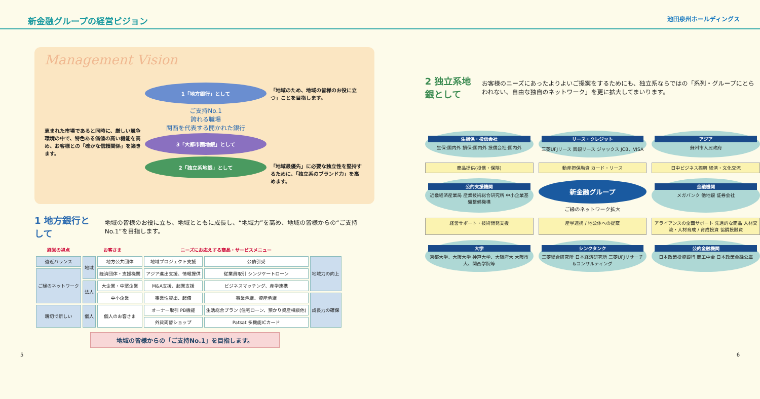新金融グループの経営ビジョン
池田泉州ホールディングス
Management Vision
恵まれた市場であると同時に、厳しい競争環境の中で、特色ある価値の高い機能を高め、お客様との「確かな信頼関係」を築きます。
1「地方銀行」として
ご支持No.1
誇れる職場
関西を代表する開かれた銀行
3「大都市圏地銀」として
2「独立系地銀」として
「地域のため、地域の皆様のお役に立つ」ことを目指します。
「地域最優先」に必要な独立性を堅持するために、「独立系のブランド力」を高めます。
1 地方銀行として 地域の皆様のお役に立ち、地域とともに成長し、“地域力”を高め、地域の皆様からの“ご支持No.1”を目指します。
| 経営の視点 | お客さま | | ニーズにお応えする商品・サービスメニュー | | |
| --- | --- | --- | --- | --- | --- |
| 遠近バランス | 地域 | 地方公共団体 | 地域プロジェクト支援 | 公債引受 | 地域力の向上 |
| ご縁のネットワーク | | 経済団体・支援機関 | アジア進出支援、情報提供 | 従業員取引 シンジケートローン | |
| | 法人 | 大企業・中堅企業 | M&A支援、起業支援 | ビジネスマッチング、産学連携 | |
| | | 中小企業 | 事業性貸出、起債 | 事業承継、資産承継 | 成長力の確保 |
| 親切で新しい | 個人 | 個人のお客さま | オーナー取引 PB機能 | 生活総合プラン (住宅ローン、預かり資産相談他) | |
| | | | 外貨両替ショップ | Patsat 多機能ICカード | |
地域の皆様からの「ご支持No.1」を目指します。
2 独立系地銀として お客様のニーズにあったよりよいご提案をするためにも、独立系ならではの「系列・グループにとらわれない、自由な独自のネットワーク」を更に拡大してまいります。
生損保・投信会社
生保:国内外 損保:国内外 投信会社:国内外
リース・クレジット
三菱UFJリース 興銀リース ジャックス JCB、VISA
アジア
蘇州市人民政府
商品提供(投信・保険)
動産担保融資 カード・リース
日中ビジネス振興 経済・文化交流
公的支援機関
近畿経済産業局 産業技術総合研究所 中小企業基盤整備機構
新金融グループ
ご縁のネットワーク拡大
金融機関
メガバンク 他地銀 証券会社
経営サポート・技術開発支援
産学連携 / 地公体への提案
アライアンスの全面サポート 先進的な商品 人材交流・人材育成 / 育成投資 協調投融資
大学
京都大学、大阪大学 神戸大学、大阪府大 大阪市大、関西学院等
シンクタンク
三菱総合研究所 日本経済研究所 三菱UFJリサーチ&コンサルティング
公的金融機関
日本政策投資銀行 商工中金 日本政策金融公庫
5 6